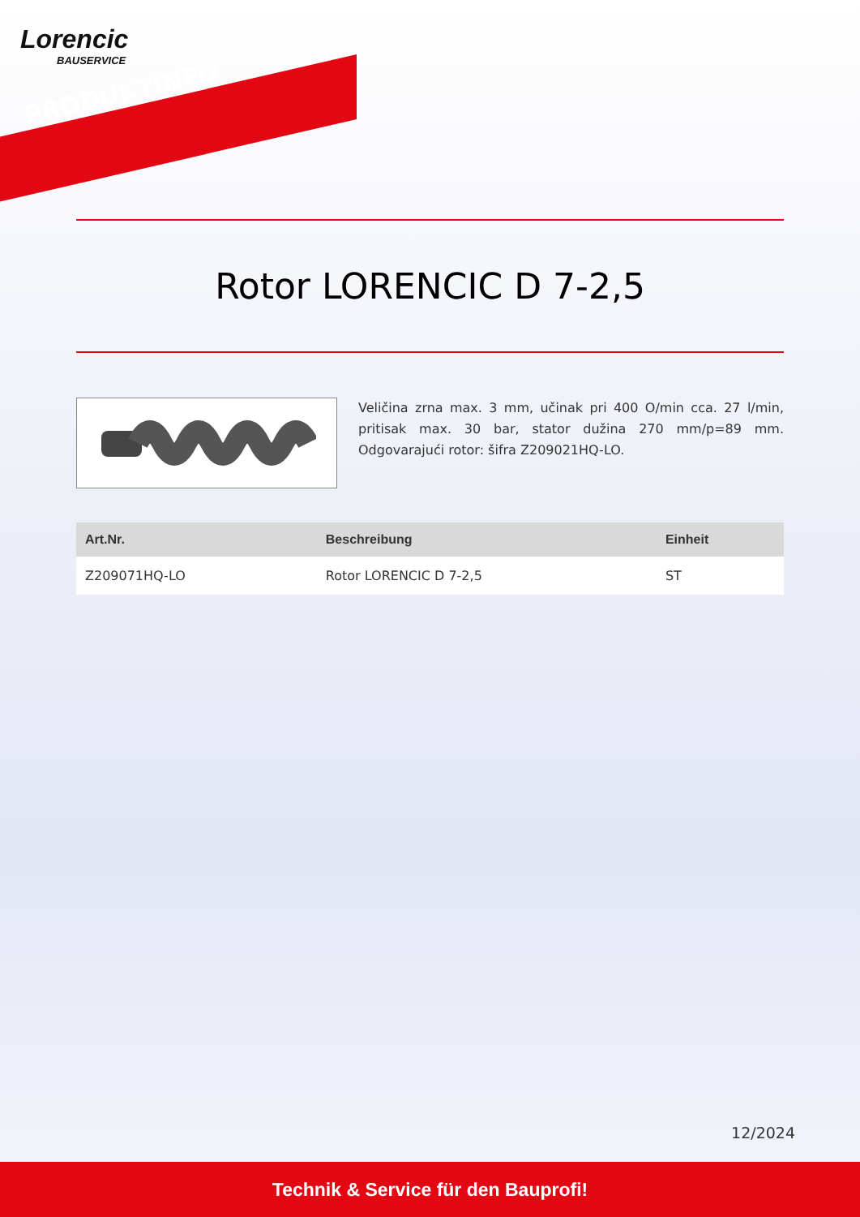Lorencic
BAUSERVICE
PRODUKTINFO
Rotor LORENCIC D 7-2,5
Veličina zrna max. 3 mm, učinak pri 400 O/min cca. 27 l/min, pritisak max. 30 bar, stator dužina 270 mm/p=89 mm. Odgovarajući rotor: šifra Z209021HQ-LO.
| Art.Nr. | Beschreibung | Einheit |
| --- | --- | --- |
| Z209071HQ-LO | Rotor LORENCIC D 7-2,5 | ST |
12/2024
Technik & Service für den Bauprofi!